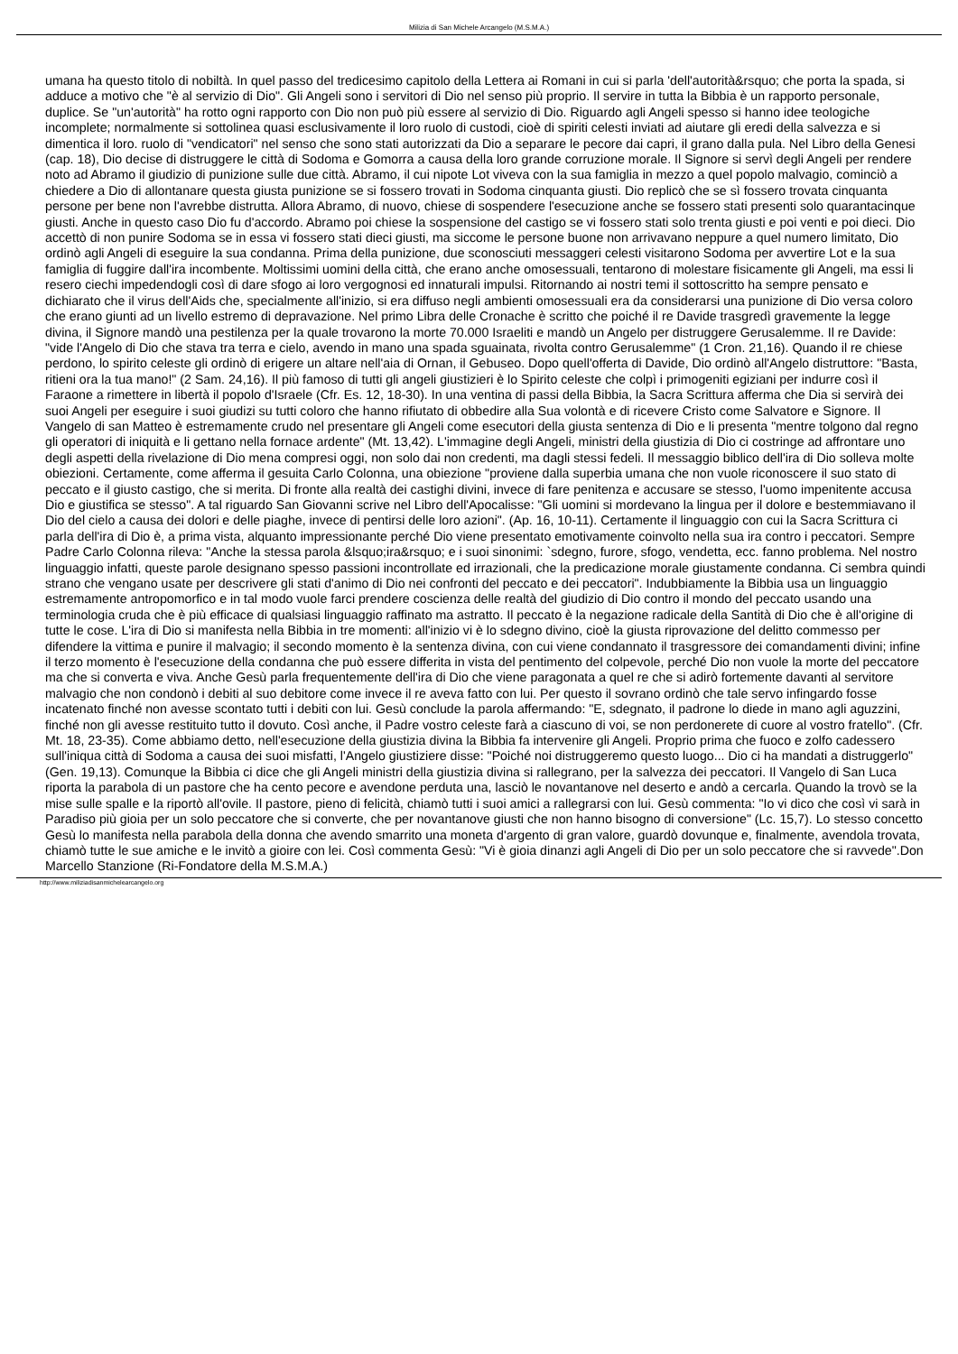Milizia di San Michele Arcangelo (M.S.M.A.)
umana ha questo titolo di nobiltà. In quel passo del tredicesimo capitolo della Lettera ai Romani in cui si parla 'dell'autorità&rsquo; che porta la spada, si adduce a motivo che "è al servizio di Dio". Gli Angeli sono i servitori di Dio nel senso più proprio. Il servire in tutta la Bibbia è un rapporto personale, duplice. Se "un'autorità" ha rotto ogni rapporto con Dio non può più essere al servizio di Dio. Riguardo agli Angeli spesso si hanno idee teologiche incomplete; normalmente si sottolinea quasi esclusivamente il loro ruolo di custodi, cioè di spiriti celesti inviati ad aiutare gli eredi della salvezza e si dimentica il loro. ruolo di "vendicatori" nel senso che sono stati autorizzati da Dio a separare le pecore dai capri, il grano dalla pula. Nel Libro della Genesi (cap. 18), Dio decise di distruggere le città di Sodoma e Gomorra a causa della loro grande corruzione morale. Il Signore si servì degli Angeli per rendere noto ad Abramo il giudizio di punizione sulle due città. Abramo, il cui nipote Lot viveva con la sua famiglia in mezzo a quel popolo malvagio, cominciò a chiedere a Dio di allontanare questa giusta punizione se si fossero trovati in Sodoma cinquanta giusti. Dio replicò che se sì fossero trovata cinquanta persone per bene non l'avrebbe distrutta. Allora Abramo, di nuovo, chiese di sospendere l'esecuzione anche se fossero stati presenti solo quarantacinque giusti. Anche in questo caso Dio fu d'accordo. Abramo poi chiese la sospensione del castigo se vi fossero stati solo trenta giusti e poi venti e poi dieci. Dio accettò di non punire Sodoma se in essa vi fossero stati dieci giusti, ma siccome le persone buone non arrivavano neppure a quel numero limitato, Dio ordinò agli Angeli di eseguire la sua condanna. Prima della punizione, due sconosciuti messaggeri celesti visitarono Sodoma per avvertire Lot e la sua famiglia di fuggire dall'ira incombente. Moltissimi uomini della città, che erano anche omosessuali, tentarono di molestare fisicamente gli Angeli, ma essi li resero ciechi impedendogli così di dare sfogo ai loro vergognosi ed innaturali impulsi. Ritornando ai nostri temi il sottoscritto ha sempre pensato e dichiarato che il virus dell'Aids che, specialmente all'inizio, si era diffuso negli ambienti omosessuali era da considerarsi una punizione di Dio versa coloro che erano giunti ad un livello estremo di depravazione. Nel primo Libra delle Cronache è scritto che poiché il re Davide trasgredì gravemente la legge divina, il Signore mandò una pestilenza per la quale trovarono la morte 70.000 Israeliti e mandò un Angelo per distruggere Gerusalemme. Il re Davide: "vide l'Angelo di Dio che stava tra terra e cielo, avendo in mano una spada sguainata, rivolta contro Gerusalemme" (1 Cron. 21,16). Quando il re chiese perdono, lo spirito celeste gli ordinò di erigere un altare nell'aia di Ornan, il Gebuseo. Dopo quell'offerta di Davide, Dio ordinò all'Angelo distruttore: "Basta, ritieni ora la tua mano!" (2 Sam. 24,16). Il più famoso di tutti gli angeli giustizieri è lo Spirito celeste che colpì i primogeniti egiziani per indurre così il Faraone a rimettere in libertà il popolo d'Israele (Cfr. Es. 12, 18-30). In una ventina di passi della Bibbia, la Sacra Scrittura afferma che Dia si servirà dei suoi Angeli per eseguire i suoi giudizi su tutti coloro che hanno rifiutato di obbedire alla Sua volontà e di ricevere Cristo come Salvatore e Signore. Il Vangelo di san Matteo è estremamente crudo nel presentare gli Angeli come esecutori della giusta sentenza di Dio e li presenta "mentre tolgono dal regno gli operatori di iniquità e li gettano nella fornace ardente" (Mt. 13,42). L'immagine degli Angeli, ministri della giustizia di Dio ci costringe ad affrontare uno degli aspetti della rivelazione di Dio mena compresi oggi, non solo dai non credenti, ma dagli stessi fedeli. Il messaggio biblico dell'ira di Dio solleva molte obiezioni. Certamente, come afferma il gesuita Carlo Colonna, una obiezione "proviene dalla superbia umana che non vuole riconoscere il suo stato di peccato e il giusto castigo, che si merita. Di fronte alla realtà dei castighi divini, invece di fare penitenza e accusare se stesso, l'uomo impenitente accusa Dio e giustifica se stesso". A tal riguardo San Giovanni scrive nel Libro dell'Apocalisse: "Gli uomini si mordevano la lingua per il dolore e bestemmiavano il Dio del cielo a causa dei dolori e delle piaghe, invece di pentirsi delle loro azioni". (Ap. 16, 10-11). Certamente il linguaggio con cui la Sacra Scrittura ci parla dell'ira di Dio è, a prima vista, alquanto impressionante perché Dio viene presentato emotivamente coinvolto nella sua ira contro i peccatori. Sempre Padre Carlo Colonna rileva: "Anche la stessa parola &lsquo;ira&rsquo; e i suoi sinonimi: `sdegno, furore, sfogo, vendetta, ecc. fanno problema. Nel nostro linguaggio infatti, queste parole designano spesso passioni incontrollate ed irrazionali, che la predicazione morale giustamente condanna. Ci sembra quindi strano che vengano usate per descrivere gli stati d'animo di Dio nei confronti del peccato e dei peccatori". Indubbiamente la Bibbia usa un linguaggio estremamente antropomorfico e in tal modo vuole farci prendere coscienza delle realtà del giudizio di Dio contro il mondo del peccato usando una terminologia cruda che è più efficace di qualsiasi linguaggio raffinato ma astratto. Il peccato è la negazione radicale della Santità di Dio che è all'origine di tutte le cose. L'ira di Dio si manifesta nella Bibbia in tre momenti: all'inizio vi è lo sdegno divino, cioè la giusta riprovazione del delitto commesso per difendere la vittima e punire il malvagio; il secondo momento è la sentenza divina, con cui viene condannato il trasgressore dei comandamenti divini; infine il terzo momento è l'esecuzione della condanna che può essere differita in vista del pentimento del colpevole, perché Dio non vuole la morte del peccatore ma che si converta e viva. Anche Gesù parla frequentemente dell'ira di Dio che viene paragonata a quel re che si adirò fortemente davanti al servitore malvagio che non condonò i debiti al suo debitore come invece il re aveva fatto con lui. Per questo il sovrano ordinò che tale servo infingardo fosse incatenato finché non avesse scontato tutti i debiti con lui. Gesù conclude la parola affermando: "E, sdegnato, il padrone lo diede in mano agli aguzzini, finché non gli avesse restituito tutto il dovuto. Così anche, il Padre vostro celeste farà a ciascuno di voi, se non perdonerete di cuore al vostro fratello". (Cfr. Mt. 18, 23-35). Come abbiamo detto, nell'esecuzione della giustizia divina la Bibbia fa intervenire gli Angeli. Proprio prima che fuoco e zolfo cadessero sull'iniqua città di Sodoma a causa dei suoi misfatti, l'Angelo giustiziere disse: "Poiché noi distruggeremo questo luogo... Dio ci ha mandati a distruggerlo" (Gen. 19,13). Comunque la Bibbia ci dice che gli Angeli ministri della giustizia divina si rallegrano, per la salvezza dei peccatori. Il Vangelo di San Luca riporta la parabola di un pastore che ha cento pecore e avendone perduta una, lasciò le novantanove nel deserto e andò a cercarla. Quando la trovò se la mise sulle spalle e la riportò all'ovile. Il pastore, pieno di felicità, chiamò tutti i suoi amici a rallegrarsi con lui. Gesù commenta: "Io vi dico che così vi sarà in Paradiso più gioia per un solo peccatore che si converte, che per novantanove giusti che non hanno bisogno di conversione" (Lc. 15,7). Lo stesso concetto Gesù lo manifesta nella parabola della donna che avendo smarrito una moneta d'argento di gran valore, guardò dovunque e, finalmente, avendola trovata, chiamò tutte le sue amiche e le invitò a gioire con lei. Così commenta Gesù: "Vi è gioia dinanzi agli Angeli di Dio per un solo peccatore che si ravvede".Don Marcello Stanzione (Ri-Fondatore della M.S.M.A.)
http://www.miliziadisanmichelearcangelo.org